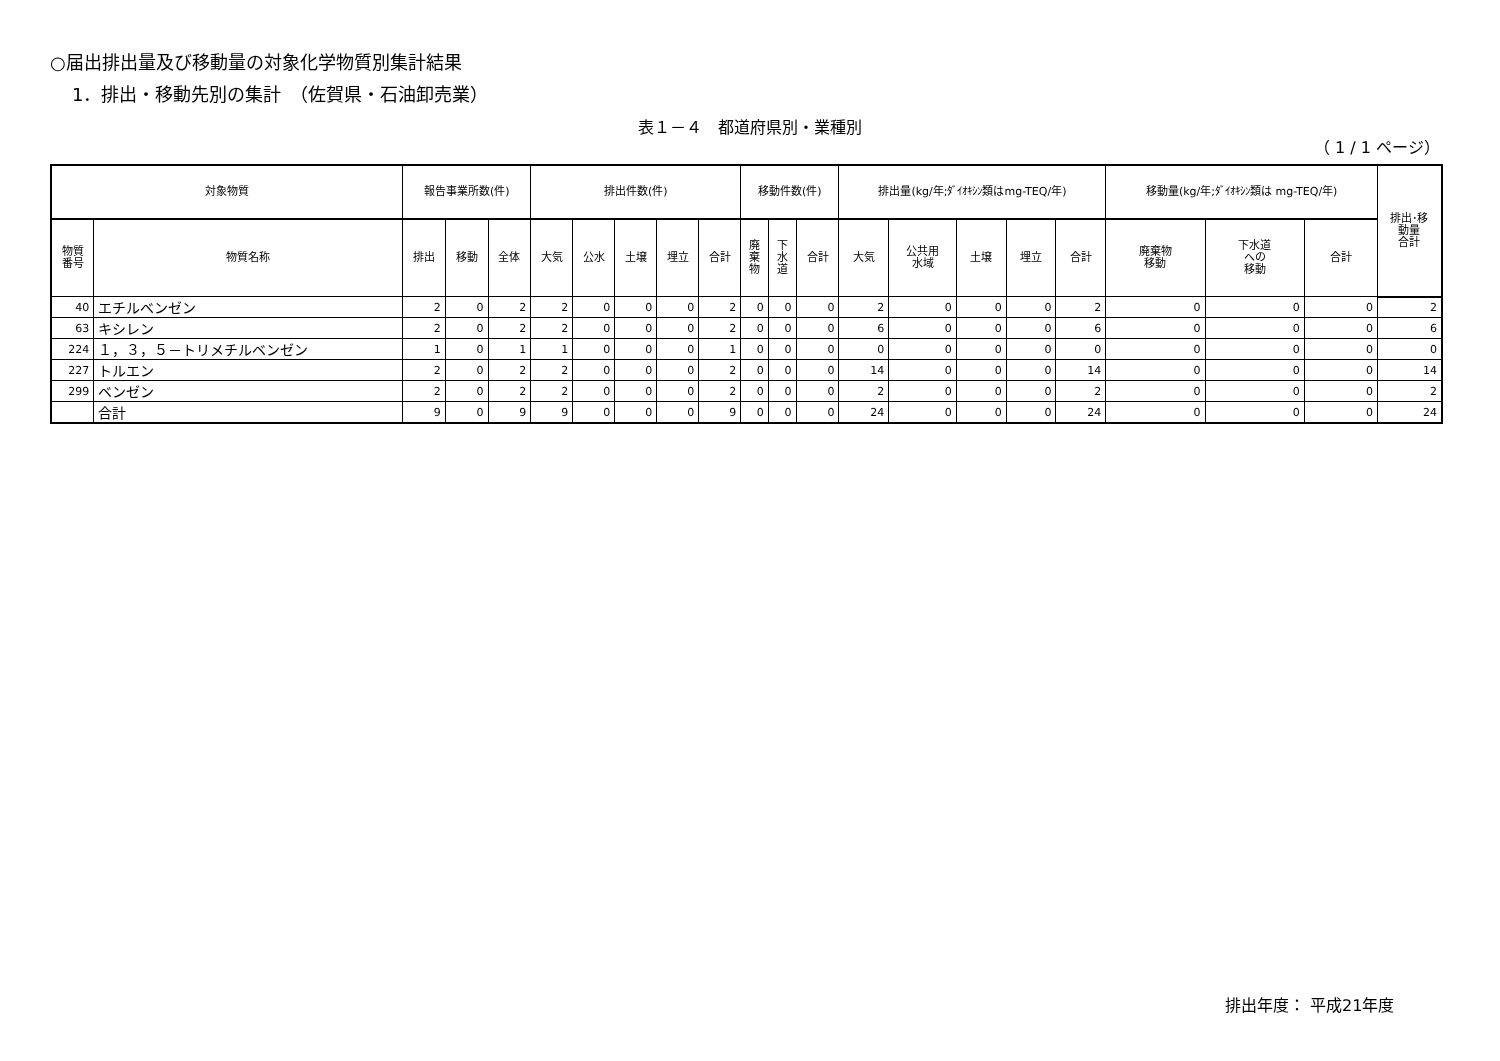○届出排出量及び移動量の対象化学物質別集計結果
1．排出・移動先別の集計　（佐賀県・石油卸売業）
表１－４　都道府県別・業種別
（ 1 / 1 ページ）
| 対象物質 | | 報告事業所数(件) | | | 排出件数(件) | | | | | 移動件数(件) | | | 排出量(kg/年;ﾀﾞｲｵｷｼﾝ類はmg-TEQ/年) | | | | | 移動量(kg/年;ﾀﾞｲｵｷｼﾝ類は mg-TEQ/年) | | | 排出･移 動量 合計 |
| --- | --- | --- | --- | --- | --- | --- | --- | --- | --- | --- | --- | --- | --- | --- | --- | --- | --- | --- | --- | --- | --- |
| 物質 番号 | 物質名称 | 排出 | 移動 | 全体 | 大気 | 公水 | 土壌 | 埋立 | 合計 | 廃 棄 物 | 下 水 道 | 合計 | 大気 | 公共用 水域 | 土壌 | 埋立 | 合計 | 廃棄物 移動 | 下水道 への 移動 | 合計 | |
| 40 | エチルベンゼン | 2 | 0 | 2 | 2 | 0 | 0 | 0 | 2 | 0 | 0 | 0 | 2 | 0 | 0 | 0 | 2 | 0 | 0 | 0 | 2 |
| 63 | キシレン | 2 | 0 | 2 | 2 | 0 | 0 | 0 | 2 | 0 | 0 | 0 | 6 | 0 | 0 | 0 | 6 | 0 | 0 | 0 | 6 |
| 224 | １，３，５－トリメチルベンゼン | 1 | 0 | 1 | 1 | 0 | 0 | 0 | 1 | 0 | 0 | 0 | 0 | 0 | 0 | 0 | 0 | 0 | 0 | 0 | 0 |
| 227 | トルエン | 2 | 0 | 2 | 2 | 0 | 0 | 0 | 2 | 0 | 0 | 0 | 14 | 0 | 0 | 0 | 14 | 0 | 0 | 0 | 14 |
| 299 | ベンゼン | 2 | 0 | 2 | 2 | 0 | 0 | 0 | 2 | 0 | 0 | 0 | 2 | 0 | 0 | 0 | 2 | 0 | 0 | 0 | 2 |
| | 合計 | 9 | 0 | 9 | 9 | 0 | 0 | 0 | 9 | 0 | 0 | 0 | 24 | 0 | 0 | 0 | 24 | 0 | 0 | 0 | 24 |
排出年度： 平成21年度